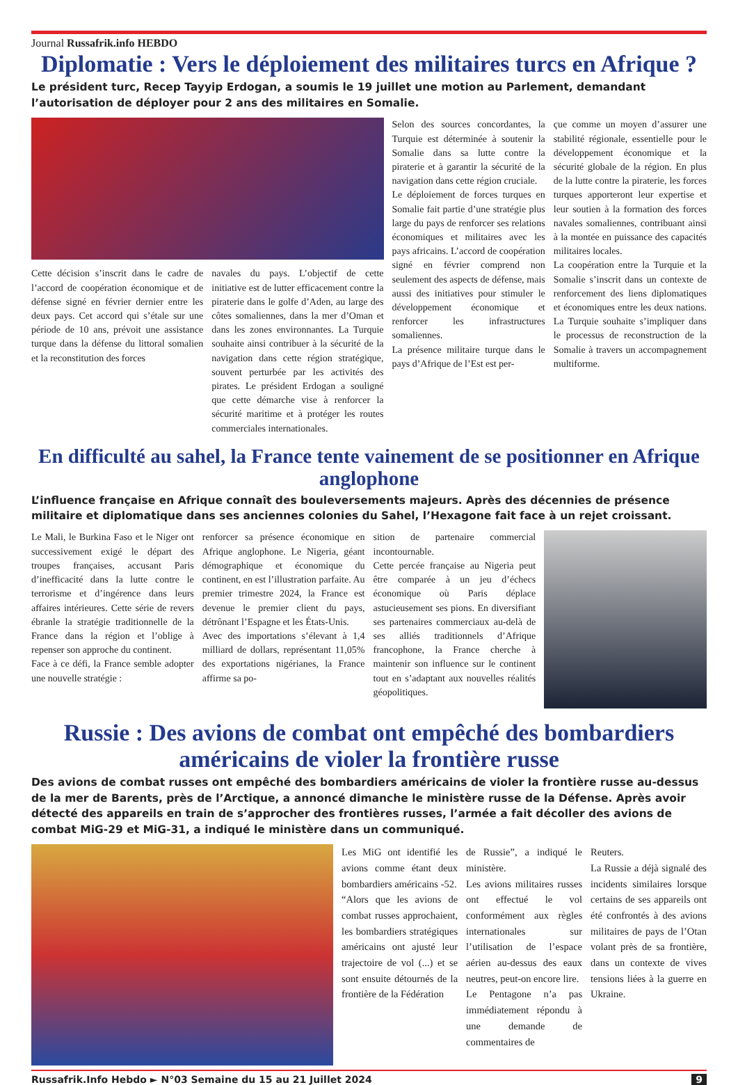Journal Russafrik.info HEBDO
Diplomatie : Vers le déploiement des militaires turcs en Afrique ?
Le président turc, Recep Tayyip Erdogan, a soumis le 19 juillet une motion au Parlement, demandant l’autorisation de déployer pour 2 ans des militaires en Somalie.
Cette décision s’inscrit dans le cadre de l’accord de coopération économique et de défense signé en février dernier entre les deux pays. Cet accord qui s’étale sur une période de 10 ans, prévoit une assistance turque dans la défense du littoral somalien et la reconstitution des forces
navales du pays. L’objectif de cette initiative est de lutter efficacement contre la piraterie dans le golfe d’Aden, au large des côtes somaliennes, dans la mer d’Oman et dans les zones environnantes. La Turquie souhaite ainsi contribuer à la sécurité de la navigation dans cette région stratégique, souvent perturbée par les activités des pirates. Le président Erdogan a souligné que cette démarche vise à renforcer la sécurité maritime et à protéger les routes commerciales internationales.
Selon des sources concordantes, la Turquie est déterminée à soutenir la Somalie dans sa lutte contre la piraterie et à garantir la sécurité de la navigation dans cette région cruciale.
Le déploiement de forces turques en Somalie fait partie d’une stratégie plus large du pays de renforcer ses relations économiques et militaires avec les pays africains. L’accord de coopération signé en février comprend non seulement des aspects de défense, mais aussi des initiatives pour stimuler le développement économique et renforcer les infrastructures somaliennes.
La présence militaire turque dans le pays d’Afrique de l’Est est per-
çue comme un moyen d’assurer une stabilité régionale, essentielle pour le développement économique et la sécurité globale de la région. En plus de la lutte contre la piraterie, les forces turques apporteront leur expertise et leur soutien à la formation des forces navales somaliennes, contribuant ainsi à la montée en puissance des capacités militaires locales.
La coopération entre la Turquie et la Somalie s’inscrit dans un contexte de renforcement des liens diplomatiques et économiques entre les deux nations. La Turquie souhaite s’impliquer dans le processus de reconstruction de la Somalie à travers un accompagnement multiforme.
En difficulté au sahel, la France tente vainement de se positionner en Afrique anglophone
L’influence française en Afrique connaît des bouleversements majeurs. Après des décennies de présence militaire et diplomatique dans ses anciennes colonies du Sahel, l’Hexagone fait face à un rejet croissant.
Le Mali, le Burkina Faso et le Niger ont successivement exigé le départ des troupes françaises, accusant Paris d’inefficacité dans la lutte contre le terrorisme et d’ingérence dans leurs affaires intérieures. Cette série de revers ébranle la stratégie traditionnelle de la France dans la région et l’oblige à repenser son approche du continent.
Face à ce défi, la France semble adopter une nouvelle stratégie :
renforcer sa présence économique en Afrique anglophone. Le Nigeria, géant démographique et économique du continent, en est l’illustration parfaite. Au premier trimestre 2024, la France est devenue le premier client du pays, détrônant l’Espagne et les États-Unis.
Avec des importations s’élevant à 1,4 milliard de dollars, représentant 11,05% des exportations nigérianes, la France affirme sa po-
sition de partenaire commercial incontournable.
Cette percée française au Nigeria peut être comparée à un jeu d’échecs économique où Paris déplace astucieusement ses pions. En diversifiant ses partenaires commerciaux au-delà de ses alliés traditionnels d’Afrique francophone, la France cherche à maintenir son influence sur le continent tout en s’adaptant aux nouvelles réalités géopolitiques.
Russie : Des avions de combat ont empêché des bombardiers américains de violer la frontière russe
Des avions de combat russes ont empêché des bombardiers américains de violer la frontière russe au-dessus de la mer de Barents, près de l’Arctique, a annoncé dimanche le ministère russe de la Défense. Après avoir détecté des appareils en train de s’approcher des frontières russes, l’armée a fait décoller des avions de combat MiG-29 et MiG-31, a indiqué le ministère dans un communiqué.
Les MiG ont identifié les avions comme étant deux bombardiers américains -52.
“Alors que les avions de combat russes approchaient, les bombardiers stratégiques américains ont ajusté leur trajectoire de vol (...) et se sont ensuite détournés de la frontière de la Fédération
de Russie”, a indiqué le ministère.
Les avions militaires russes ont effectué le vol conformément aux règles internationales sur l’utilisation de l’espace aérien au-dessus des eaux neutres, peut-on encore lire.
Le Pentagone n’a pas immédiatement répondu à une demande de commentaires de
Reuters.
La Russie a déjà signalé des incidents similaires lorsque certains de ses appareils ont été confrontés à des avions militaires de pays de l’Otan volant près de sa frontière, dans un contexte de vives tensions liées à la guerre en Ukraine.
Russafrik.Info Hebdo ► N°03 Semaine du 15 au 21 Juillet 2024 9